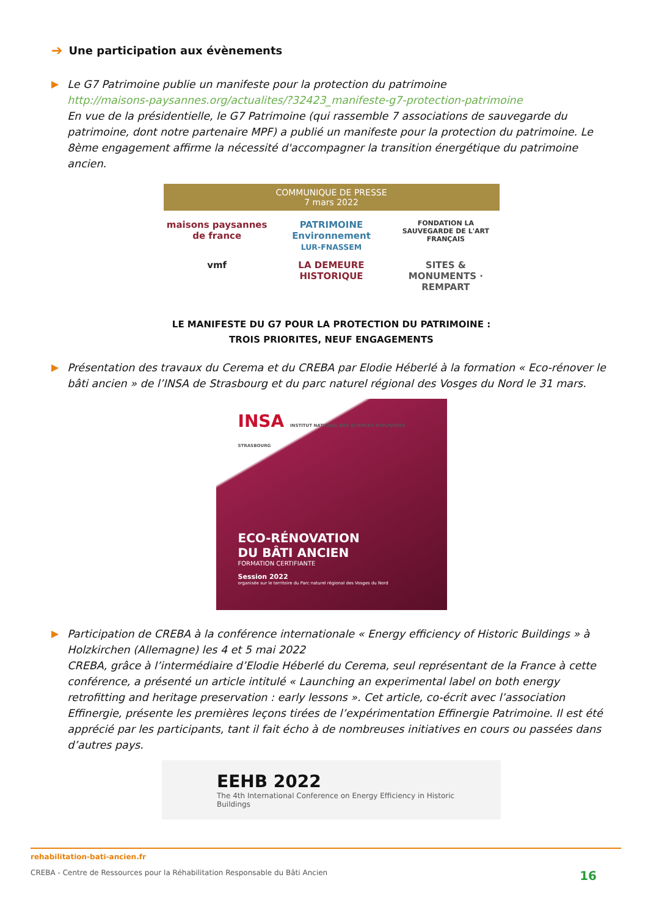➔ Une participation aux évènements
▶ Le G7 Patrimoine publie un manifeste pour la protection du patrimoine
http://maisons-paysannes.org/actualites/?32423_manifeste-g7-protection-patrimoine
En vue de la présidentielle, le G7 Patrimoine (qui rassemble 7 associations de sauvegarde du patrimoine, dont notre partenaire MPF) a publié un manifeste pour la protection du patrimoine. Le 8ème engagement affirme la nécessité d'accompagner la transition énergétique du patrimoine ancien.
COMMUNIQUE DE PRESSE
7 mars 2022
maisons paysannes de france
PATRIMOINE Environnement
LUR-FNASSEM
FONDATION LA SAUVEGARDE DE L'ART FRANÇAIS
vmf
LA DEMEURE HISTORIQUE
SITES & MONUMENTS · REMPART
LE MANIFESTE DU G7 POUR LA PROTECTION DU PATRIMOINE :
TROIS PRIORITES, NEUF ENGAGEMENTS
▶ Présentation des travaux du Cerema et du CREBA par Elodie Héberlé à la formation « Eco-rénover le bâti ancien » de l’INSA de Strasbourg et du parc naturel régional des Vosges du Nord le 31 mars.
INSA INSTITUT NATIONAL DES SCIENCES APPLIQUÉES STRASBOURG
ECO-RÉNOVATION
DU BÂTI ANCIEN
FORMATION CERTIFIANTE
Session 2022
organisée sur le territoire du Parc naturel régional des Vosges du Nord
▶ Participation de CREBA à la conférence internationale « Energy efficiency of Historic Buildings » à Holzkirchen (Allemagne) les 4 et 5 mai 2022
CREBA, grâce à l’intermédiaire d’Elodie Héberlé du Cerema, seul représentant de la France à cette conférence, a présenté un article intitulé « Launching an experimental label on both energy retrofitting and heritage preservation : early lessons ». Cet article, co-écrit avec l’association Effinergie, présente les premières leçons tirées de l’expérimentation Effinergie Patrimoine. Il est été apprécié par les participants, tant il fait écho à de nombreuses initiatives en cours ou passées dans d’autres pays.
EEHB 2022
The 4th International Conference on Energy Efficiency in Historic Buildings
rehabilitation-bati-ancien.fr
CREBA - Centre de Ressources pour la Réhabilitation Responsable du Bâti Ancien 16